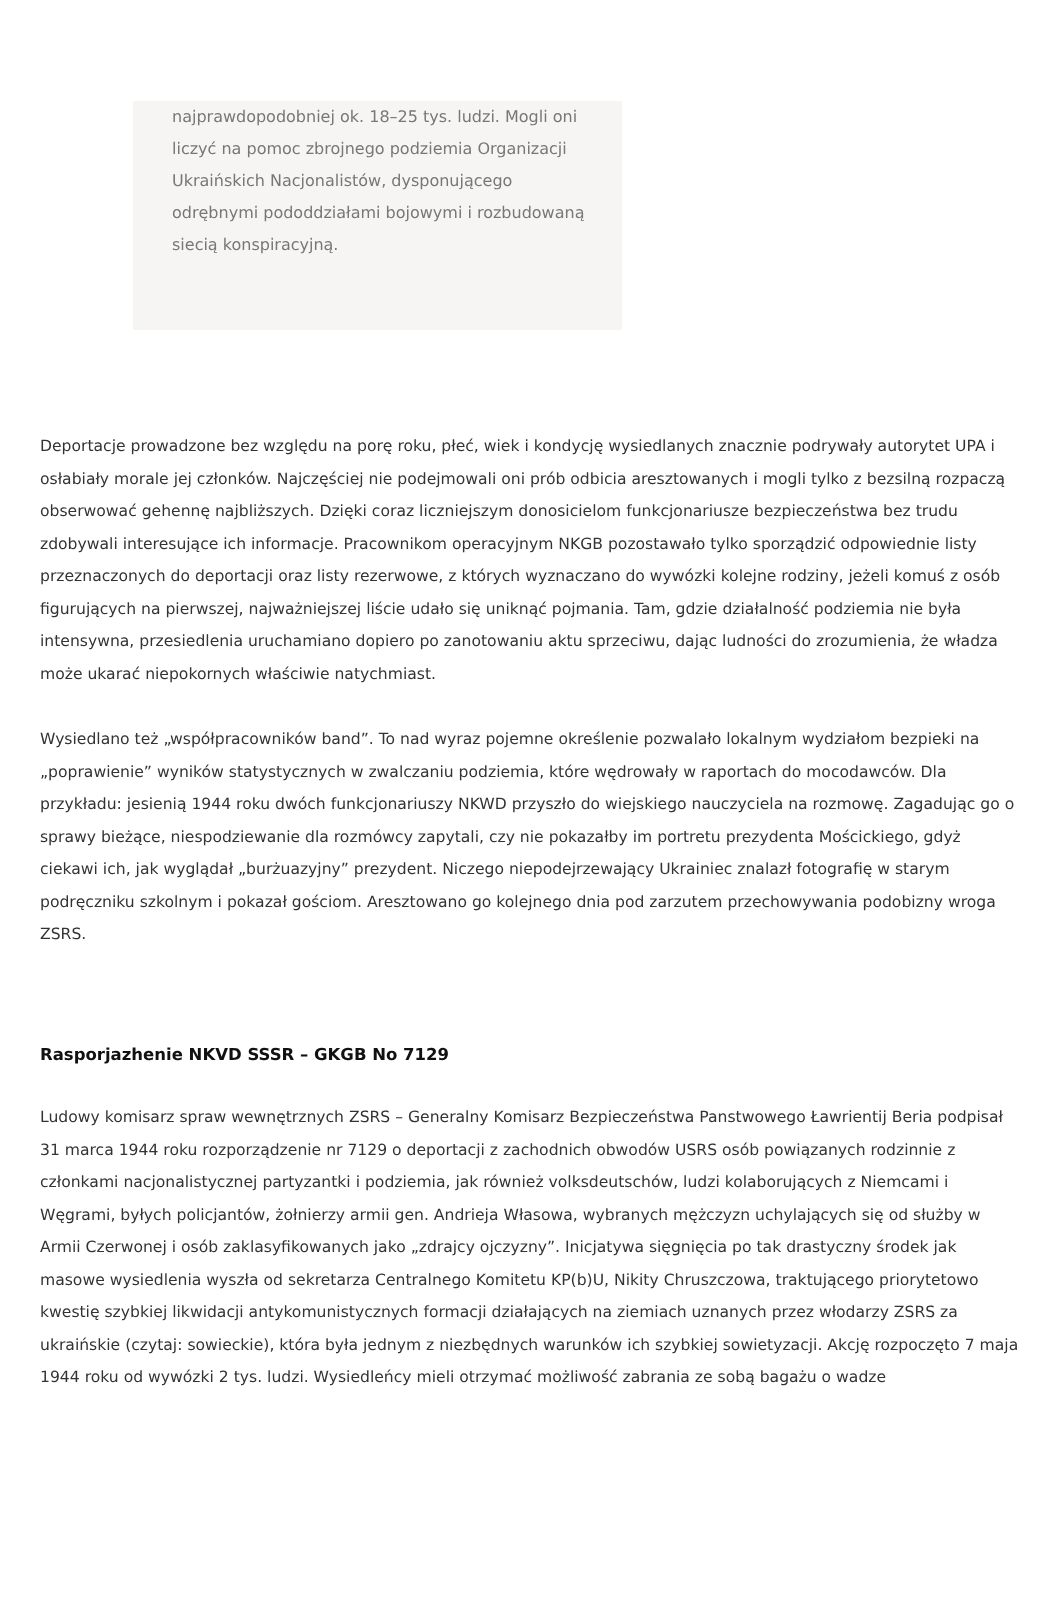najprawdopodobniej ok. 18–25 tys. ludzi. Mogli oni liczyć na pomoc zbrojnego podziemia Organizacji Ukraińskich Nacjonalistów, dysponującego odrębnymi pododdziałami bojowymi i rozbudowaną siecią konspiracyjną.
Deportacje prowadzone bez względu na porę roku, płeć, wiek i kondycję wysiedlanych znacznie podrywały autorytet UPA i osłabiały morale jej członków. Najczęściej nie podejmowali oni prób odbicia aresztowanych i mogli tylko z bezsilną rozpaczą obserwować gehennę najbliższych. Dzięki coraz liczniejszym donosicielom funkcjonariusze bezpieczeństwa bez trudu zdobywali interesujące ich informacje. Pracownikom operacyjnym NKGB pozostawało tylko sporządzić odpowiednie listy przeznaczonych do deportacji oraz listy rezerwowe, z których wyznaczano do wywózki kolejne rodziny, jeżeli komuś z osób figurujących na pierwszej, najważniejszej liście udało się uniknąć pojmania. Tam, gdzie działalność podziemia nie była intensywna, przesiedlenia uruchamiano dopiero po zanotowaniu aktu sprzeciwu, dając ludności do zrozumienia, że władza może ukarać niepokornych właściwie natychmiast.
Wysiedlano też „współpracowników band”. To nad wyraz pojemne określenie pozwalało lokalnym wydziałom bezpieki na „poprawienie” wyników statystycznych w zwalczaniu podziemia, które wędrowały w raportach do mocodawców. Dla przykładu: jesienią 1944 roku dwóch funkcjonariuszy NKWD przyszło do wiejskiego nauczyciela na rozmowę. Zagadując go o sprawy bieżące, niespodziewanie dla rozmówcy zapytali, czy nie pokazałby im portretu prezydenta Mościckiego, gdyż ciekawi ich, jak wyglądał „burżuazyjny” prezydent. Niczego niepodejrzewający Ukrainiec znalazł fotografię w starym podręczniku szkolnym i pokazał gościom. Aresztowano go kolejnego dnia pod zarzutem przechowywania podobizny wroga ZSRS.
Rasporjazhenie NKVD SSSR – GKGB No 7129
Ludowy komisarz spraw wewnętrznych ZSRS – Generalny Komisarz Bezpieczeństwa Panstwowego Ławrientij Beria podpisał 31 marca 1944 roku rozporządzenie nr 7129 o deportacji z zachodnich obwodów USRS osób powiązanych rodzinnie z członkami nacjonalistycznej partyzantki i podziemia, jak również volksdeutschów, ludzi kolaborujących z Niemcami i Węgrami, byłych policjantów, żołnierzy armii gen. Andrieja Własowa, wybranych mężczyzn uchylających się od służby w Armii Czerwonej i osób zaklasyfikowanych jako „zdrajcy ojczyzny”. Inicjatywa sięgnięcia po tak drastyczny środek jak masowe wysiedlenia wyszła od sekretarza Centralnego Komitetu KP(b)U, Nikity Chruszczowa, traktującego priorytetowo kwestię szybkiej likwidacji antykomunistycznych formacji działających na ziemiach uznanych przez włodarzy ZSRS za ukraińskie (czytaj: sowieckie), która była jednym z niezbędnych warunków ich szybkiej sowietyzacji. Akcję rozpoczęto 7 maja 1944 roku od wywózki 2 tys. ludzi. Wysiedleńcy mieli otrzymać możliwość zabrania ze sobą bagażu o wadze